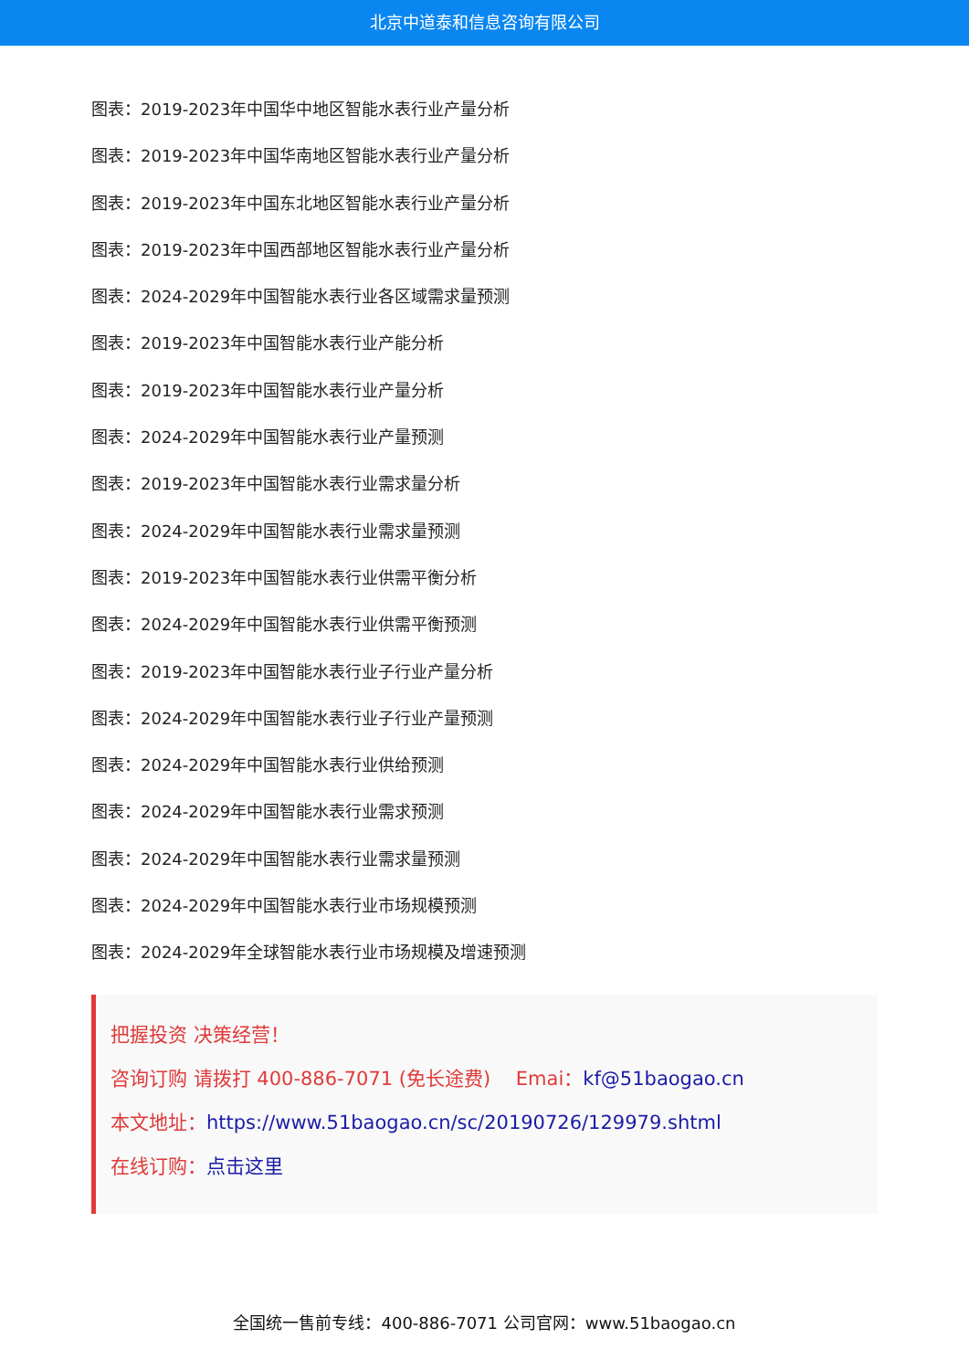北京中道泰和信息咨询有限公司
图表：2019-2023年中国华中地区智能水表行业产量分析
图表：2019-2023年中国华南地区智能水表行业产量分析
图表：2019-2023年中国东北地区智能水表行业产量分析
图表：2019-2023年中国西部地区智能水表行业产量分析
图表：2024-2029年中国智能水表行业各区域需求量预测
图表：2019-2023年中国智能水表行业产能分析
图表：2019-2023年中国智能水表行业产量分析
图表：2024-2029年中国智能水表行业产量预测
图表：2019-2023年中国智能水表行业需求量分析
图表：2024-2029年中国智能水表行业需求量预测
图表：2019-2023年中国智能水表行业供需平衡分析
图表：2024-2029年中国智能水表行业供需平衡预测
图表：2019-2023年中国智能水表行业子行业产量分析
图表：2024-2029年中国智能水表行业子行业产量预测
图表：2024-2029年中国智能水表行业供给预测
图表：2024-2029年中国智能水表行业需求预测
图表：2024-2029年中国智能水表行业需求量预测
图表：2024-2029年中国智能水表行业市场规模预测
图表：2024-2029年全球智能水表行业市场规模及增速预测
把握投资 决策经营！
咨询订购 请拨打 400-886-7071 (免长途费)　 Emai：kf@51baogao.cn
本文地址：https://www.51baogao.cn/sc/20190726/129979.shtml
在线订购：点击这里
全国统一售前专线：400-886-7071 公司官网：www.51baogao.cn